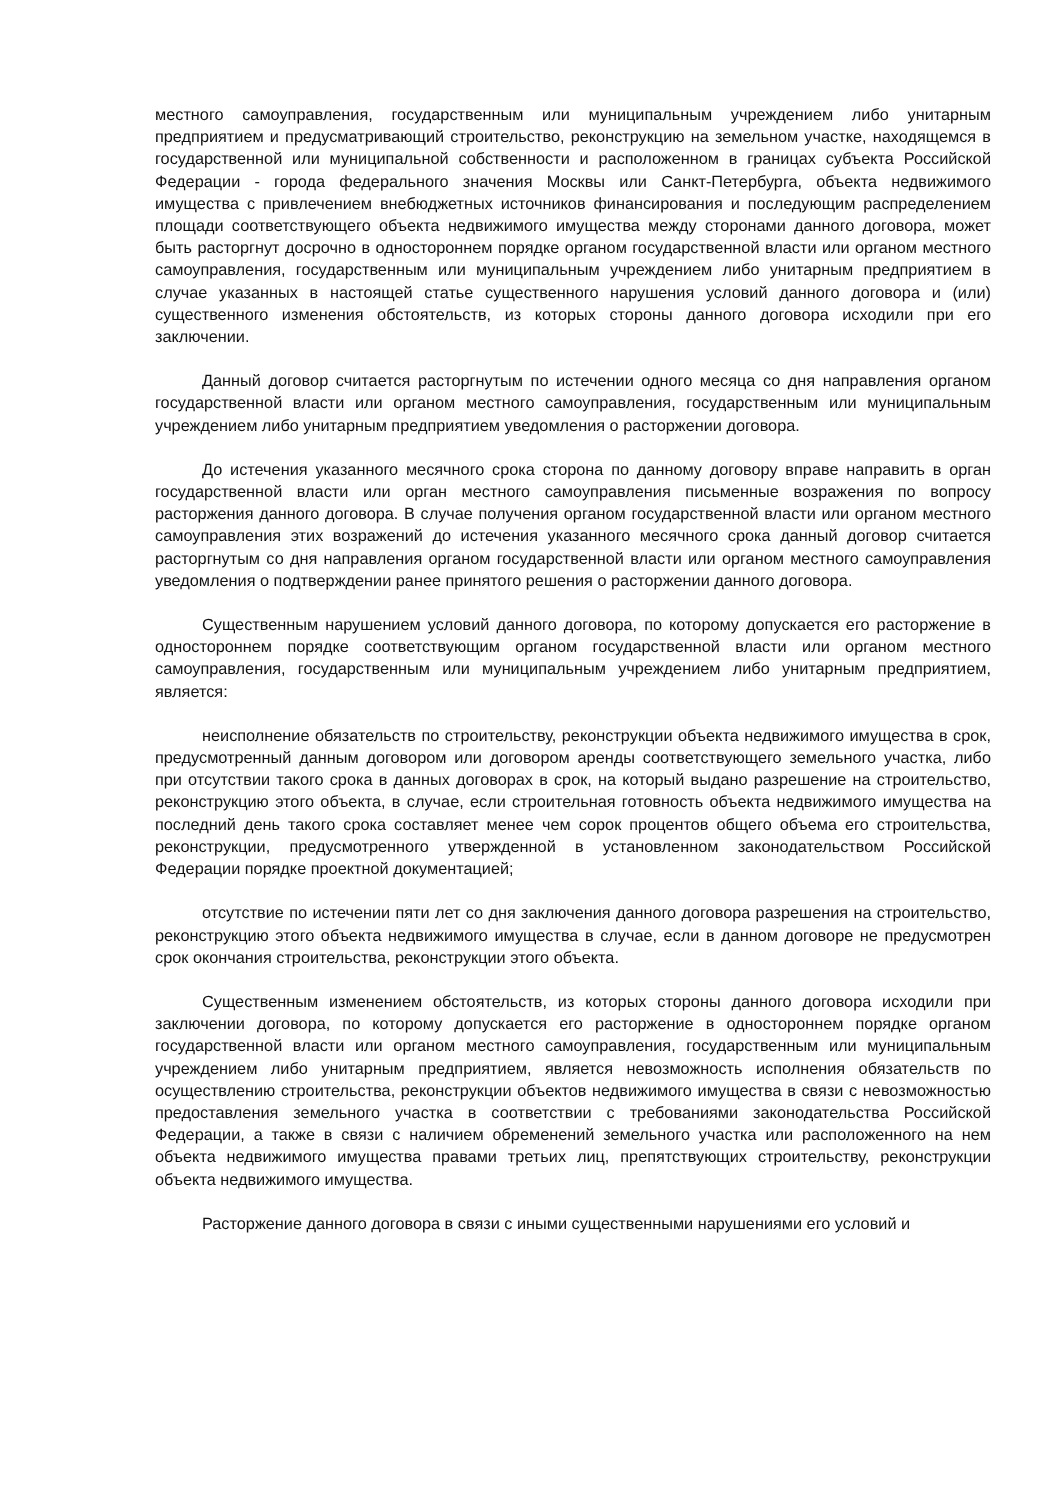местного самоуправления, государственным или муниципальным учреждением либо унитарным предприятием и предусматривающий строительство, реконструкцию на земельном участке, находящемся в государственной или муниципальной собственности и расположенном в границах субъекта Российской Федерации - города федерального значения Москвы или Санкт-Петербурга, объекта недвижимого имущества с привлечением внебюджетных источников финансирования и последующим распределением площади соответствующего объекта недвижимого имущества между сторонами данного договора, может быть расторгнут досрочно в одностороннем порядке органом государственной власти или органом местного самоуправления, государственным или муниципальным учреждением либо унитарным предприятием в случае указанных в настоящей статье существенного нарушения условий данного договора и (или) существенного изменения обстоятельств, из которых стороны данного договора исходили при его заключении.
Данный договор считается расторгнутым по истечении одного месяца со дня направления органом государственной власти или органом местного самоуправления, государственным или муниципальным учреждением либо унитарным предприятием уведомления о расторжении договора.
До истечения указанного месячного срока сторона по данному договору вправе направить в орган государственной власти или орган местного самоуправления письменные возражения по вопросу расторжения данного договора. В случае получения органом государственной власти или органом местного самоуправления этих возражений до истечения указанного месячного срока данный договор считается расторгнутым со дня направления органом государственной власти или органом местного самоуправления уведомления о подтверждении ранее принятого решения о расторжении данного договора.
Существенным нарушением условий данного договора, по которому допускается его расторжение в одностороннем порядке соответствующим органом государственной власти или органом местного самоуправления, государственным или муниципальным учреждением либо унитарным предприятием, является:
неисполнение обязательств по строительству, реконструкции объекта недвижимого имущества в срок, предусмотренный данным договором или договором аренды соответствующего земельного участка, либо при отсутствии такого срока в данных договорах в срок, на который выдано разрешение на строительство, реконструкцию этого объекта, в случае, если строительная готовность объекта недвижимого имущества на последний день такого срока составляет менее чем сорок процентов общего объема его строительства, реконструкции, предусмотренного утвержденной в установленном законодательством Российской Федерации порядке проектной документацией;
отсутствие по истечении пяти лет со дня заключения данного договора разрешения на строительство, реконструкцию этого объекта недвижимого имущества в случае, если в данном договоре не предусмотрен срок окончания строительства, реконструкции этого объекта.
Существенным изменением обстоятельств, из которых стороны данного договора исходили при заключении договора, по которому допускается его расторжение в одностороннем порядке органом государственной власти или органом местного самоуправления, государственным или муниципальным учреждением либо унитарным предприятием, является невозможность исполнения обязательств по осуществлению строительства, реконструкции объектов недвижимого имущества в связи с невозможностью предоставления земельного участка в соответствии с требованиями законодательства Российской Федерации, а также в связи с наличием обременений земельного участка или расположенного на нем объекта недвижимого имущества правами третьих лиц, препятствующих строительству, реконструкции объекта недвижимого имущества.
Расторжение данного договора в связи с иными существенными нарушениями его условий и